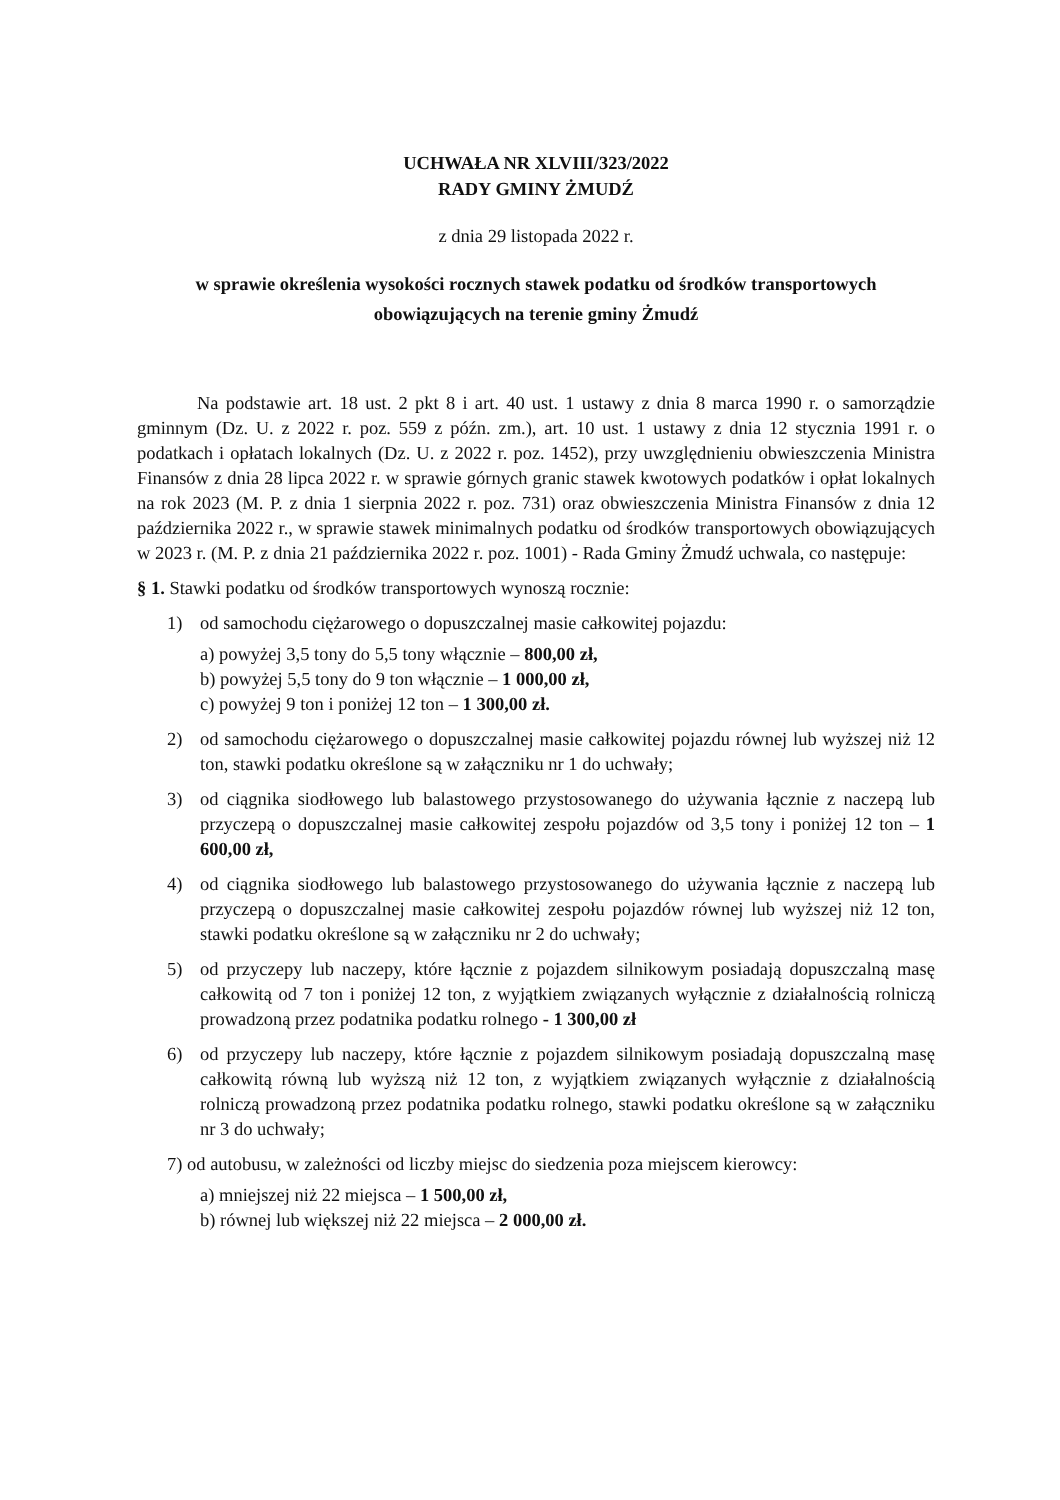UCHWAŁA NR XLVIII/323/2022
RADY GMINY ŻMUDŹ
z dnia 29 listopada 2022 r.
w sprawie określenia wysokości rocznych stawek podatku od środków transportowych obowiązujących na terenie gminy Żmudź
Na podstawie art. 18 ust. 2 pkt 8 i art. 40 ust. 1 ustawy z dnia 8 marca 1990 r. o samorządzie gminnym (Dz. U. z 2022 r. poz. 559 z późn. zm.), art. 10 ust. 1 ustawy z dnia 12 stycznia 1991 r. o podatkach i opłatach lokalnych (Dz. U. z 2022 r. poz. 1452), przy uwzględnieniu obwieszczenia Ministra Finansów z dnia 28 lipca 2022 r. w sprawie górnych granic stawek kwotowych podatków i opłat lokalnych na rok 2023 (M. P. z dnia 1 sierpnia 2022 r. poz. 731) oraz obwieszczenia Ministra Finansów z dnia 12 października 2022 r., w sprawie stawek minimalnych podatku od środków transportowych obowiązujących w 2023 r. (M. P. z dnia 21 października 2022 r. poz. 1001) - Rada Gminy Żmudź uchwala, co następuje:
§ 1. Stawki podatku od środków transportowych wynoszą rocznie:
1) od samochodu ciężarowego o dopuszczalnej masie całkowitej pojazdu:
a) powyżej 3,5 tony do 5,5 tony włącznie – 800,00 zł,
b) powyżej 5,5 tony do 9 ton włącznie – 1 000,00 zł,
c) powyżej 9 ton i poniżej 12 ton – 1 300,00 zł.
2) od samochodu ciężarowego o dopuszczalnej masie całkowitej pojazdu równej lub wyższej niż 12 ton, stawki podatku określone są w załączniku nr 1 do uchwały;
3) od ciągnika siodłowego lub balastowego przystosowanego do używania łącznie z naczepą lub przyczepą o dopuszczalnej masie całkowitej zespołu pojazdów od 3,5 tony i poniżej 12 ton – 1 600,00 zł,
4) od ciągnika siodłowego lub balastowego przystosowanego do używania łącznie z naczepą lub przyczepą o dopuszczalnej masie całkowitej zespołu pojazdów równej lub wyższej niż 12 ton, stawki podatku określone są w załączniku nr 2 do uchwały;
5) od przyczepy lub naczepy, które łącznie z pojazdem silnikowym posiadają dopuszczalną masę całkowitą od 7 ton i poniżej 12 ton, z wyjątkiem związanych wyłącznie z działalnością rolniczą prowadzoną przez podatnika podatku rolnego - 1 300,00 zł
6) od przyczepy lub naczepy, które łącznie z pojazdem silnikowym posiadają dopuszczalną masę całkowitą równą lub wyższą niż 12 ton, z wyjątkiem związanych wyłącznie z działalnością rolniczą prowadzoną przez podatnika podatku rolnego, stawki podatku określone są w załączniku nr 3 do uchwały;
7) od autobusu, w zależności od liczby miejsc do siedzenia poza miejscem kierowcy:
a) mniejszej niż 22 miejsca – 1 500,00 zł,
b) równej lub większej niż 22 miejsca – 2 000,00 zł.